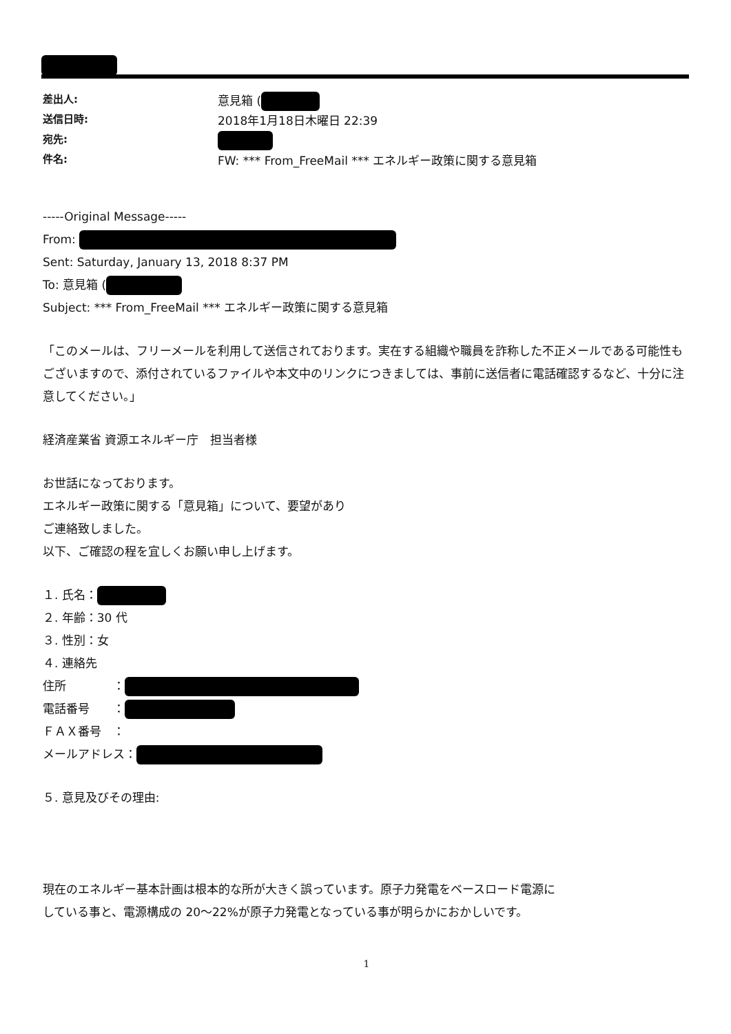差出人: 意見箱 (
送信日時: 2018年1月18日木曜日 22:39
宛先:
件名: FW: *** From_FreeMail *** エネルギー政策に関する意見箱
-----Original Message-----
From:
Sent: Saturday, January 13, 2018 8:37 PM
To: 意見箱 (
Subject: *** From_FreeMail *** エネルギー政策に関する意見箱
「このメールは、フリーメールを利用して送信されております。実在する組織や職員を詐称した不正メールである可能性もございますので、添付されているファイルや本文中のリンクにつきましては、事前に送信者に電話確認するなど、十分に注意してください。」
経済産業省 資源エネルギー庁　担当者様
お世話になっております。
エネルギー政策に関する「意見箱」について、要望があり
ご連絡致しました。
以下、ご確認の程を宜しくお願い申し上げます。
１. 氏名：
２. 年齢：30 代
３. 性別：女
４. 連絡先
住所　　　　：
電話番号　　：
ＦＡＸ番号　：
メールアドレス：
５. 意見及びその理由:
現在のエネルギー基本計画は根本的な所が大きく誤っています。原子力発電をベースロード電源にしている事と、電源構成の 20～22%が原子力発電となっている事が明らかにおかしいです。
1